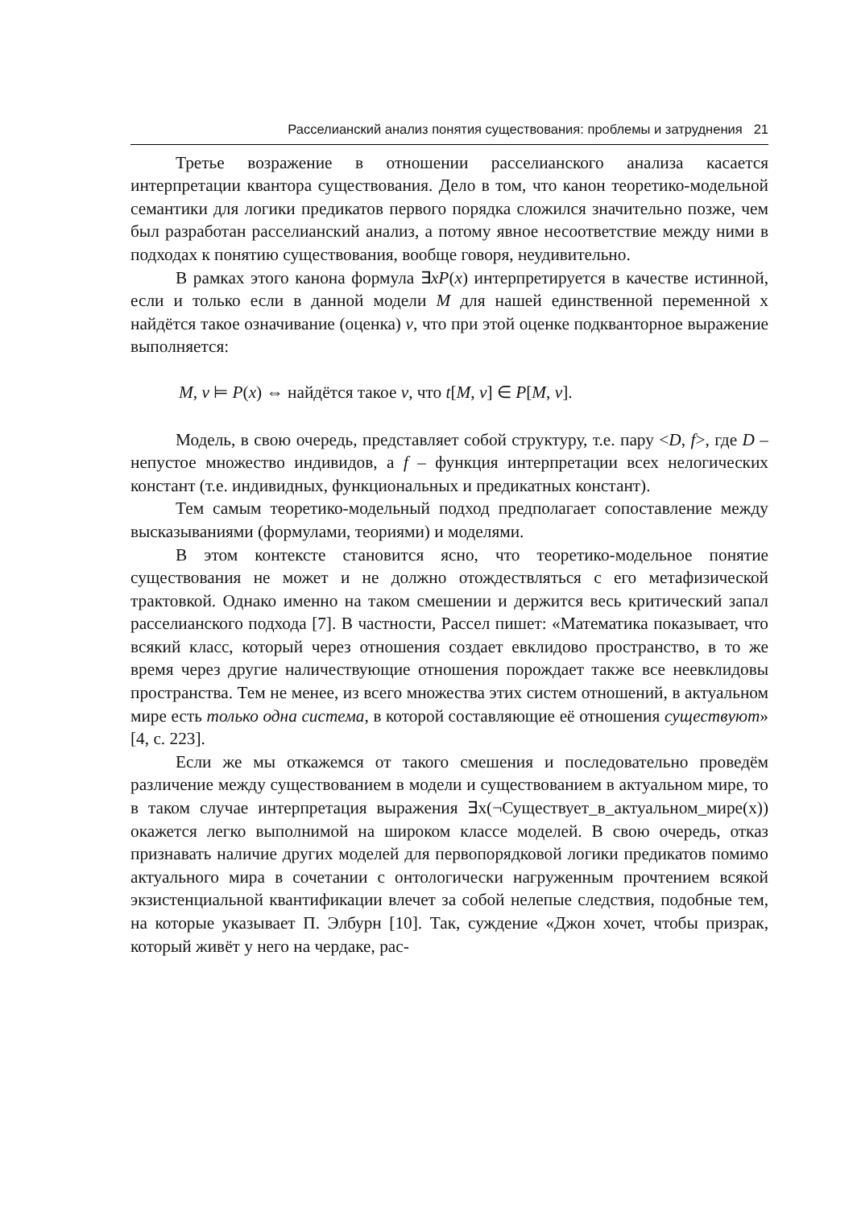Расселианский анализ понятия существования: проблемы и затруднения 21
Третье возражение в отношении расселианского анализа касается интерпретации квантора существования. Дело в том, что канон теоретико-модельной семантики для логики предикатов первого порядка сложился значительно позже, чем был разработан расселианский анализ, а потому явное несоответствие между ними в подходах к понятию существования, вообще говоря, неудивительно.
В рамках этого канона формула ∃xP(x) интерпретируется в качестве истинной, если и только если в данной модели M для нашей единственной переменной x найдётся такое означивание (оценка) v, что при этой оценке подкванторное выражение выполняется:
M, v ⊨ P(x) ⇔ найдётся такое v, что t[M, v] ∈ P[M, v].
Модель, в свою очередь, представляет собой структуру, т.е. пару <D, f>, где D – непустое множество индивидов, а f – функция интерпретации всех нелогических констант (т.е. индивидных, функциональных и предикатных констант).
Тем самым теоретико-модельный подход предполагает сопоставление между высказываниями (формулами, теориями) и моделями.
В этом контексте становится ясно, что теоретико-модельное понятие существования не может и не должно отождествляться с его метафизической трактовкой. Однако именно на таком смешении и держится весь критический запал расселианского подхода [7]. В частности, Рассел пишет: «Математика показывает, что всякий класс, который через отношения создает евклидово пространство, в то же время через другие наличествующие отношения порождает также все неевклидовы пространства. Тем не менее, из всего множества этих систем отношений, в актуальном мире есть только одна система, в которой составляющие её отношения существуют» [4, с. 223].
Если же мы откажемся от такого смешения и последовательно проведём различение между существованием в модели и существованием в актуальном мире, то в таком случае интерпретация выражения ∃x(¬Существует_в_актуальном_мире(x)) окажется легко выполнимой на широком классе моделей. В свою очередь, отказ признавать наличие других моделей для первопорядковой логики предикатов помимо актуального мира в сочетании с онтологически нагруженным прочтением всякой экзистенциальной квантификации влечет за собой нелепые следствия, подобные тем, на которые указывает П. Элбурн [10]. Так, суждение «Джон хочет, чтобы призрак, который живёт у него на чердаке, рас-